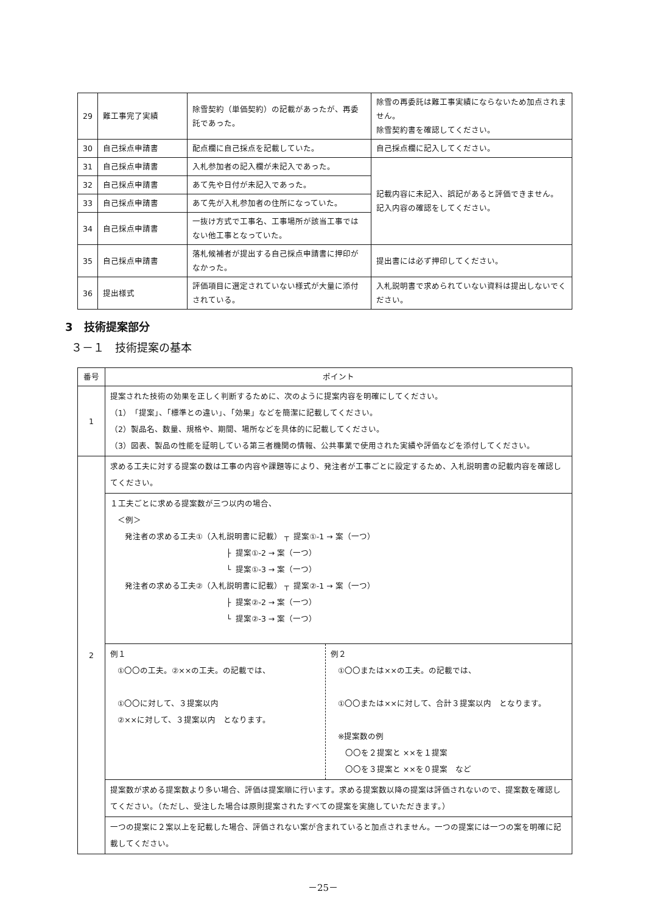| 29 | 難工事完了実績 | 除雪契約（単価契約）の記載があったが、再委託であった。 | 除雪の再委託は難工事実績にならないため加点されません。 除雪契約書を確認してください。 |
| 30 | 自己採点申請書 | 配点欄に自己採点を記載していた。 | 自己採点欄に記入してください。 |
| 31 | 自己採点申請書 | 入札参加者の記入欄が未記入であった。 | 記載内容に未記入、誤記があると評価できません。 記入内容の確認をしてください。 |
| 32 | 自己採点申請書 | あて先や日付が未記入であった。 | |
| 33 | 自己採点申請書 | あて先が入札参加者の住所になっていた。 | |
| 34 | 自己採点申請書 | 一抜け方式で工事名、工事場所が該当工事ではない他工事となっていた。 | |
| 35 | 自己採点申請書 | 落札候補者が提出する自己採点申請書に押印がなかった。 | 提出書には必ず押印してください。 |
| 36 | 提出様式 | 評価項目に選定されていない様式が大量に添付されている。 | 入札説明書で求められていない資料は提出しないでください。 |
3　技術提案部分
３－１　技術提案の基本
| 番号 | ポイント |
| --- | --- |
| 1 | 提案された技術の効果を正しく判断するために、次のように提案内容を明確にしてください。 （1）「提案」、「標準との違い」、「効果」などを簡潔に記載してください。 （2）製品名、数量、規格や、期間、場所などを具体的に記載してください。 （3）図表、製品の性能を証明している第三者機関の情報、公共事業で使用された実績や評価などを添付してください。 |
| 2 | 求める工夫に対する提案の数は工事の内容や課題等により、発注者が工事ごとに設定するため、入札説明書の記載内容を確認してください。 |
| | １工夫ごとに求める提案数が三つ以内の場合、 ＜例＞ 発注者の求める工夫①（入札説明書に記載） ┬ 提案①-1 → 案（一つ） ├ 提案①-2 → 案（一つ） └ 提案①-3 → 案（一つ） 発注者の求める工夫②（入札説明書に記載） ┬ 提案②-1 → 案（一つ） ├ 提案②-2 → 案（一つ） └ 提案②-3 → 案（一つ） |
| | / 例１ ①〇〇の工夫。②××の工夫。の記載では、 ①〇〇に対して、３提案以内 ②××に対して、３提案以内 となります。 / 例２ ①〇〇または××の工夫。の記載では、 ①〇〇または××に対して、合計３提案以内 となります。 ※提案数の例 〇〇を２提案と ××を１提案 〇〇を３提案と ××を０提案 など / |
| | 提案数が求める提案数より多い場合、評価は提案順に行います。求める提案数以降の提案は評価されないので、提案数を確認してください。（ただし、受注した場合は原則提案されたすべての提案を実施していただきます。） |
| | 一つの提案に２案以上を記載した場合、評価されない案が含まれていると加点されません。一つの提案には一つの案を明確に記載してください。 |
－25－